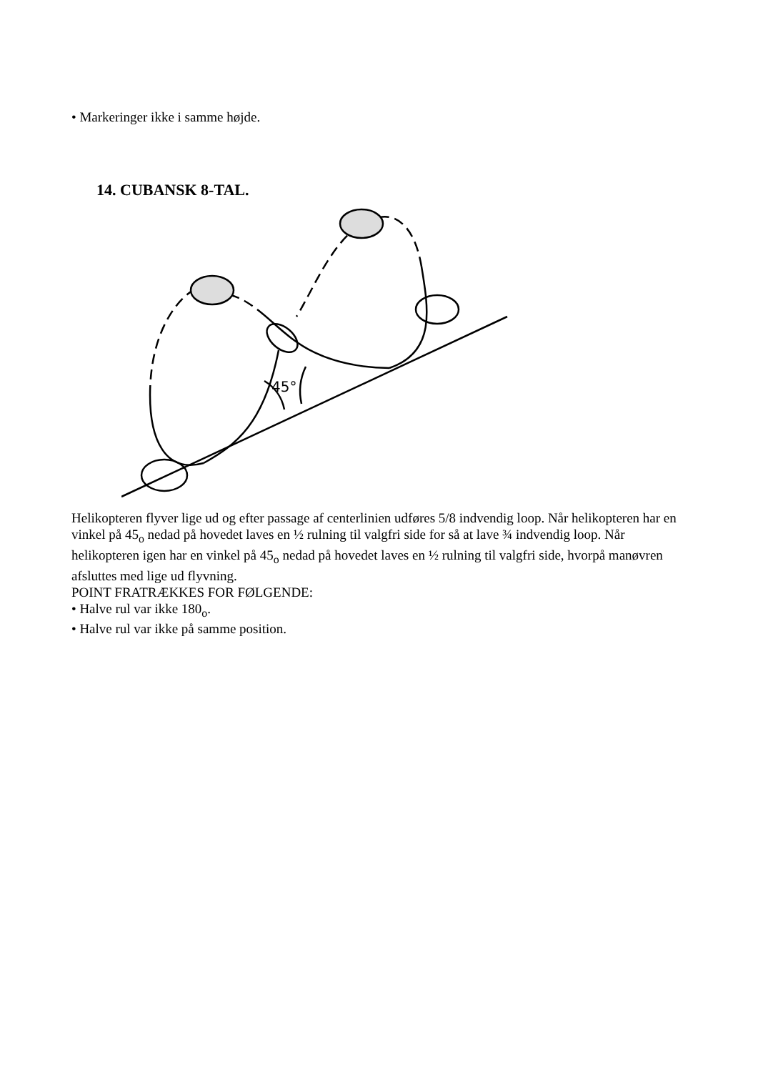• Markeringer ikke i samme højde.
14. CUBANSK 8-TAL.
45°
Helikopteren flyver lige ud og efter passage af centerlinien udføres 5/8 indvendig loop. Når helikopteren har en vinkel på 45<sub>o</sub> nedad på hovedet laves en ½ rulning til valgfri side for så at lave ¾ indvendig loop. Når helikopteren igen har en vinkel på 45<sub>o</sub> nedad på hovedet laves en ½ rulning til valgfri side, hvorpå manøvren afsluttes med lige ud flyvning.
POINT FRATRÆKKES FOR FØLGENDE:
• Halve rul var ikke 180<sub>o</sub>.
• Halve rul var ikke på samme position.